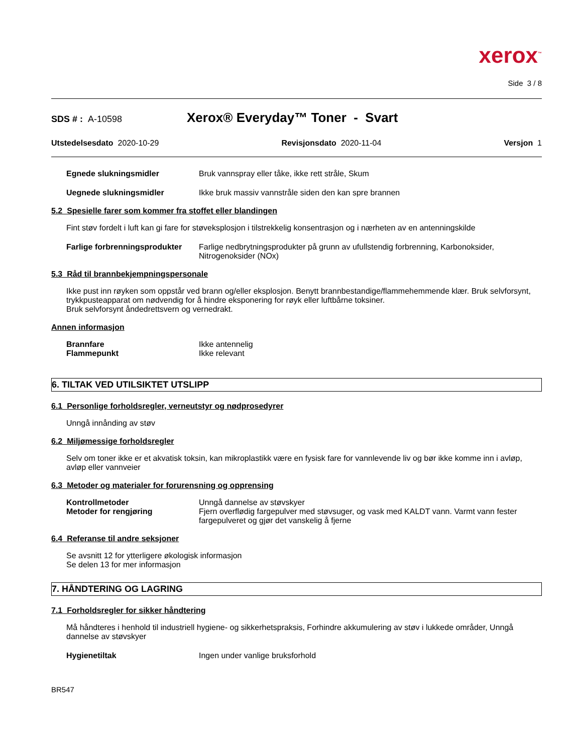xerox<sup>™</sup>
Side 3 / 8
SDS # : A-10598
Xerox® Everyday™ Toner - Svart
Utstedelsesdato 2020-10-29 Revisjonsdato 2020-11-04 Versjon 1
Egnede slukningsmidler Bruk vannspray eller tåke, ikke rett stråle, Skum
Uegnede slukningsmidler Ikke bruk massiv vannstråle siden den kan spre brannen
5.2 Spesielle farer som kommer fra stoffet eller blandingen
Fint støv fordelt i luft kan gi fare for støveksplosjon i tilstrekkelig konsentrasjon og i nærheten av en antenningskilde
Farlige forbrenningsprodukter
Farlige nedbrytningsprodukter på grunn av ufullstendig forbrenning, Karbonoksider, Nitrogenoksider (NOx)
5.3 Råd til brannbekjempningspersonale
Ikke pust inn røyken som oppstår ved brann og/eller eksplosjon. Benytt brannbestandige/flammehemmende klær. Bruk selvforsynt, trykkpusteapparat om nødvendig for å hindre eksponering for røyk eller luftbårne toksiner.
Bruk selvforsynt åndedrettsvern og vernedrakt.
Annen informasjon
Brannfare Ikke antennelig
Flammepunkt Ikke relevant
6. TILTAK VED UTILSIKTET UTSLIPP
6.1 Personlige forholdsregler, verneutstyr og nødprosedyrer
Unngå innånding av støv
6.2 Miljømessige forholdsregler
Selv om toner ikke er et akvatisk toksin, kan mikroplastikk være en fysisk fare for vannlevende liv og bør ikke komme inn i avløp, avløp eller vannveier
6.3 Metoder og materialer for forurensning og opprensing
Kontrollmetoder Unngå dannelse av støvskyer
Metoder for rengjøring Fjern overflødig fargepulver med støvsuger, og vask med KALDT vann. Varmt vann fester fargepulveret og gjør det vanskelig å fjerne
6.4 Referanse til andre seksjoner
Se avsnitt 12 for ytterligere økologisk informasjon
Se delen 13 for mer informasjon
7. HÅNDTERING OG LAGRING
7.1 Forholdsregler for sikker håndtering
Må håndteres i henhold til industriell hygiene- og sikkerhetspraksis, Forhindre akkumulering av støv i lukkede områder, Unngå dannelse av støvskyer
Hygienetiltak Ingen under vanlige bruksforhold
BR547